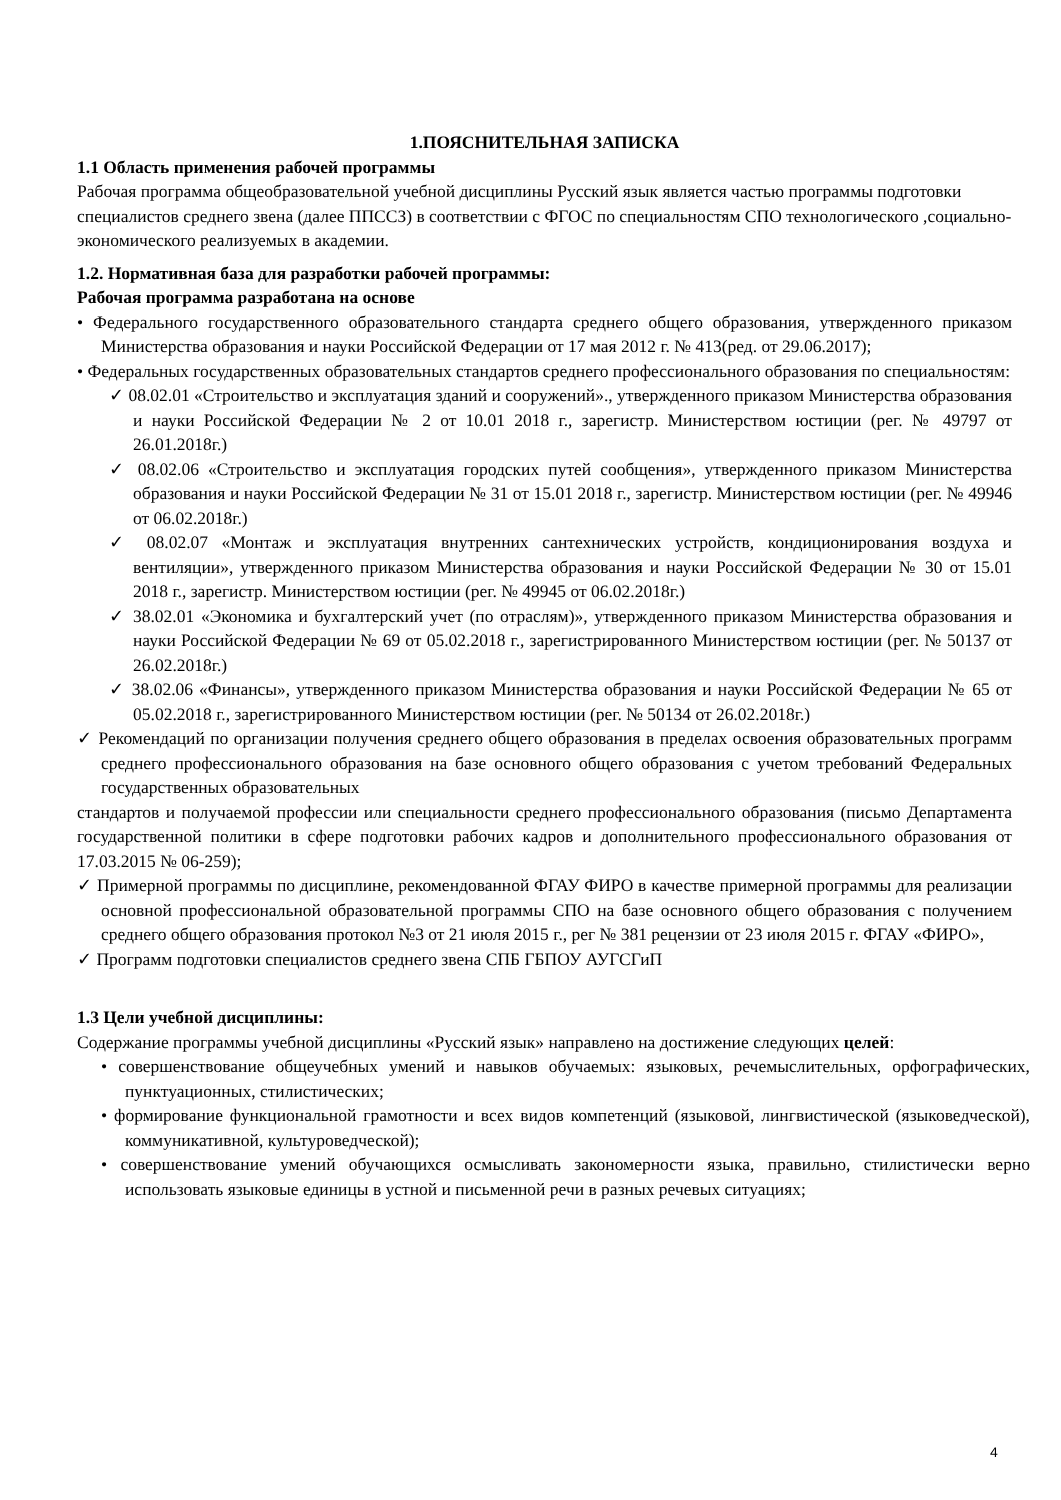1.ПОЯСНИТЕЛЬНАЯ ЗАПИСКА
1.1 Область применения рабочей программы
Рабочая программа общеобразовательной учебной дисциплины Русский язык является частью программы подготовки специалистов среднего звена (далее ППССЗ) в соответствии с ФГОС по специальностям СПО технологического ,социально-экономического реализуемых в академии.
1.2. Нормативная база для разработки рабочей программы:
Рабочая программа разработана на основе
• Федерального государственного образовательного стандарта среднего общего образования, утвержденного приказом Министерства образования и науки Российской Федерации от 17 мая 2012 г. № 413(ред. от 29.06.2017);
• Федеральных государственных образовательных стандартов среднего профессионального образования по специальностям:
✓ 08.02.01 «Строительство и эксплуатация зданий и сооружений»., утвержденного приказом Министерства образования и науки Российской Федерации № 2 от 10.01 2018 г., зарегистр. Министерством юстиции (рег. № 49797 от 26.01.2018г.)
✓ 08.02.06 «Строительство и эксплуатация городских путей сообщения», утвержденного приказом Министерства образования и науки Российской Федерации № 31 от 15.01 2018 г., зарегистр. Министерством юстиции (рег. № 49946 от 06.02.2018г.)
✓ 08.02.07 «Монтаж и эксплуатация внутренних сантехнических устройств, кондиционирования воздуха и вентиляции», утвержденного приказом Министерства образования и науки Российской Федерации № 30 от 15.01 2018 г., зарегистр. Министерством юстиции (рег. № 49945 от 06.02.2018г.)
✓ 38.02.01 «Экономика и бухгалтерский учет (по отраслям)», утвержденного приказом Министерства образования и науки Российской Федерации № 69 от 05.02.2018 г., зарегистрированного Министерством юстиции (рег. № 50137 от 26.02.2018г.)
✓ 38.02.06 «Финансы», утвержденного приказом Министерства образования и науки Российской Федерации № 65 от 05.02.2018 г., зарегистрированного Министерством юстиции (рег. № 50134 от 26.02.2018г.)
✓ Рекомендаций по организации получения среднего общего образования в пределах освоения образовательных программ среднего профессионального образования на базе основного общего образования с учетом требований Федеральных государственных образовательных
стандартов и получаемой профессии или специальности среднего профессионального образования (письмо Департамента государственной политики в сфере подготовки рабочих кадров и дополнительного профессионального образования от 17.03.2015 № 06-259);
✓ Примерной программы по дисциплине, рекомендованной ФГАУ ФИРО в качестве примерной программы для реализации основной профессиональной образовательной программы СПО на базе основного общего образования с получением среднего общего образования протокол №3 от 21 июля 2015 г., рег № 381 рецензии от 23 июля 2015 г. ФГАУ «ФИРО»,
✓ Программ подготовки специалистов среднего звена СПБ ГБПОУ АУГСГиП
1.3 Цели учебной дисциплины:
Содержание программы учебной дисциплины «Русский язык» направлено на достижение следующих целей:
• совершенствование общеучебных умений и навыков обучаемых: языковых, речемыслительных, орфографических, пунктуационных, стилистических;
• формирование функциональной грамотности и всех видов компетенций (языковой, лингвистической (языковедческой), коммуникативной, культуроведческой);
• совершенствование умений обучающихся осмысливать закономерности языка, правильно, стилистически верно использовать языковые единицы в устной и письменной речи в разных речевых ситуациях;
4